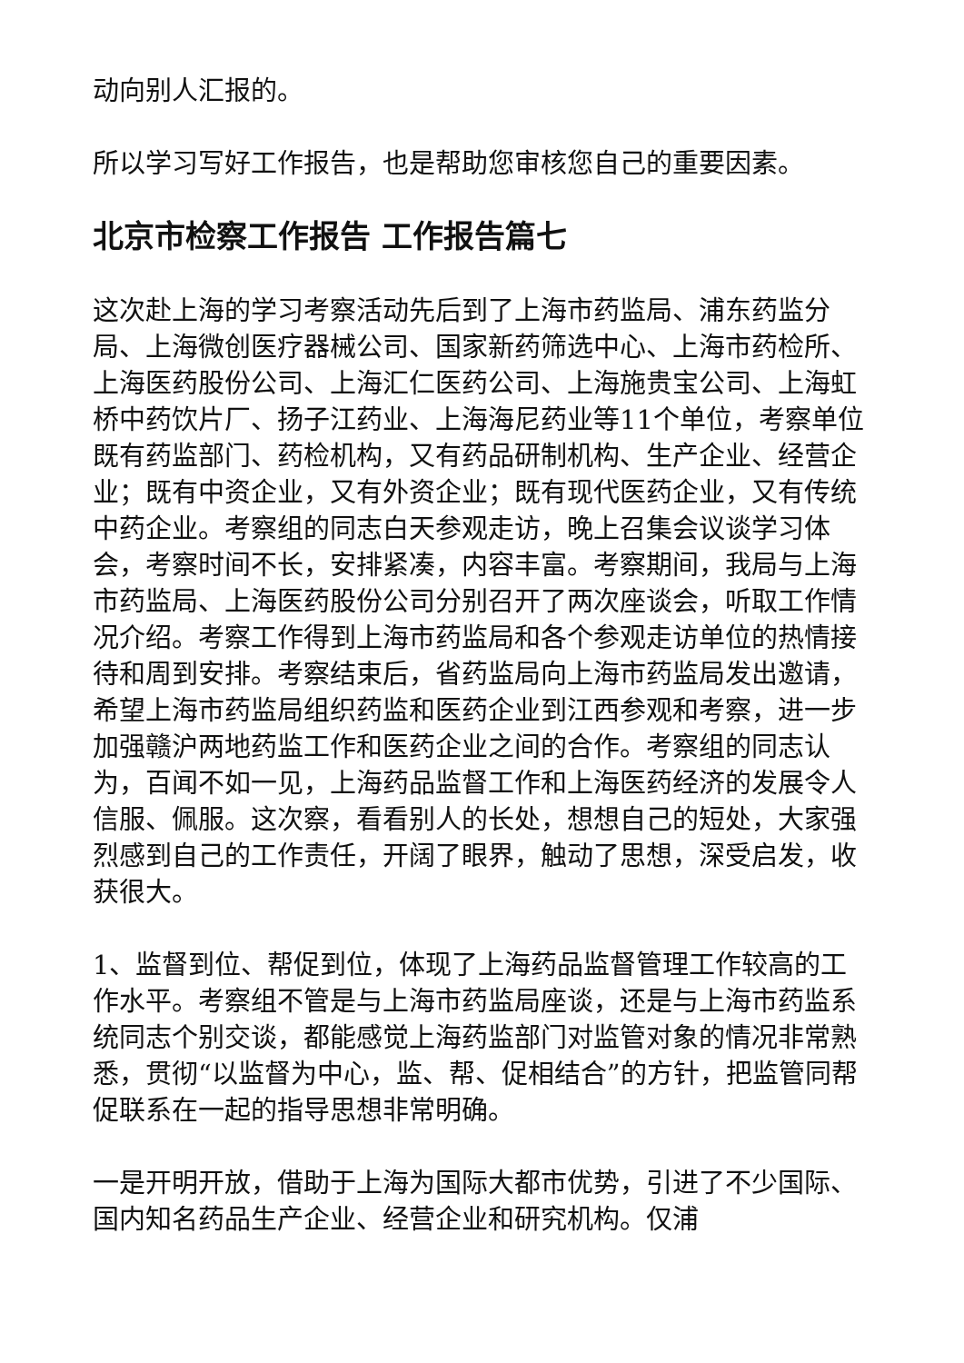动向别人汇报的。
所以学习写好工作报告，也是帮助您审核您自己的重要因素。
北京市检察工作报告 工作报告篇七
这次赴上海的学习考察活动先后到了上海市药监局、浦东药监分局、上海微创医疗器械公司、国家新药筛选中心、上海市药检所、上海医药股份公司、上海汇仁医药公司、上海施贵宝公司、上海虹桥中药饮片厂、扬子江药业、上海海尼药业等11个单位，考察单位既有药监部门、药检机构，又有药品研制机构、生产企业、经营企业；既有中资企业，又有外资企业；既有现代医药企业，又有传统中药企业。考察组的同志白天参观走访，晚上召集会议谈学习体会，考察时间不长，安排紧凑，内容丰富。考察期间，我局与上海市药监局、上海医药股份公司分别召开了两次座谈会，听取工作情况介绍。考察工作得到上海市药监局和各个参观走访单位的热情接待和周到安排。考察结束后，省药监局向上海市药监局发出邀请，希望上海市药监局组织药监和医药企业到江西参观和考察，进一步加强赣沪两地药监工作和医药企业之间的合作。考察组的同志认为，百闻不如一见，上海药品监督工作和上海医药经济的发展令人信服、佩服。这次察，看看别人的长处，想想自己的短处，大家强烈感到自己的工作责任，开阔了眼界，触动了思想，深受启发，收获很大。
1、监督到位、帮促到位，体现了上海药品监督管理工作较高的工作水平。考察组不管是与上海市药监局座谈，还是与上海市药监系统同志个别交谈，都能感觉上海药监部门对监管对象的情况非常熟悉，贯彻“以监督为中心，监、帮、促相结合”的方针，把监管同帮促联系在一起的指导思想非常明确。
一是开明开放，借助于上海为国际大都市优势，引进了不少国际、国内知名药品生产企业、经营企业和研究机构。仅浦